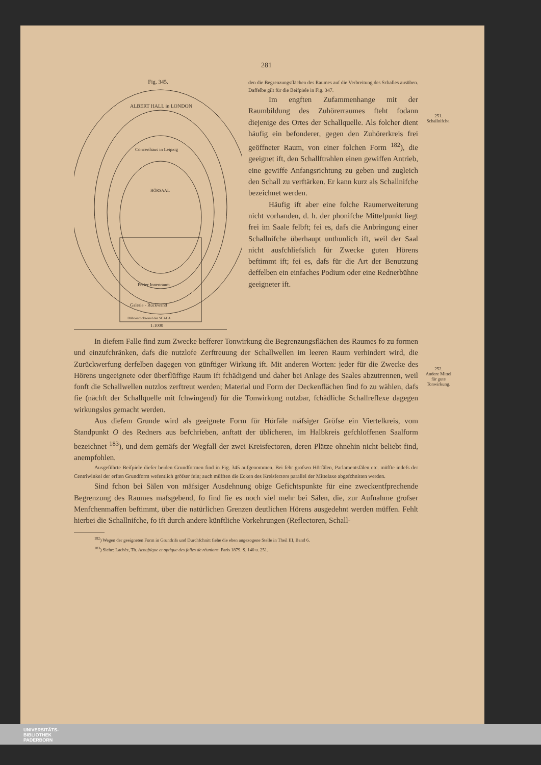281
Fig. 345.
ALBERT HALL in LONDON
Concerthaus in Leipzig
HÖRSAAL
Freier Innenraum
Galerie - Rückwand
Bühnenrückwand der SCALA
1:1000
den die Begrenzungsflächen des Raumes auf die Verbreitung des Schalles ausüben. Daffelbe gilt für die Beifpiele in Fig. 347.
Im engften Zufammenhange mit der Raumbildung des Zuhörerraumes fteht fodann diejenige des Ortes der Schallquelle. Als folcher dient häufig ein befonderer, gegen den Zuhörerkreis frei geöffneter Raum, von einer folchen Form <sup>182</sup>), die geeignet ift, den Schall­ftrahlen einen gewiffen Antrieb, eine gewiffe Anfangsrichtung zu geben und zugleich den Schall zu verftärken. Er kann kurz als Schallnifche bezeichnet werden.
Häufig ift aber eine folche Raum­erweiterung nicht vorhanden, d. h. der phonifche Mittelpunkt liegt frei im Saale felbft; fei es, dafs die Anbringung einer Schallnifche überhaupt unthunlich ift, weil der Saal nicht ausfchliefslich für Zwecke guten Hörens beftimmt ift; fei es, dafs für die Art der Benutzung deffelben ein einfaches Podium oder eine Rednerbühne geeigneter ift.
In diefem Falle find zum Zwecke befferer Tonwirkung die Begrenzungsflächen des Raumes fo zu formen und einzufchränken, dafs die nutzlofe Zerftreuung der Schallwellen im leeren Raum verhindert wird, die Zurückwerfung derfelben dagegen von günftiger Wirkung ift. Mit anderen Worten: jeder für die Zwecke des Hörens ungeeignete oder überflüffige Raum ift fchädigend und daher bei Anlage des Saales abzutrennen, weil fonft die Schallwellen nutzlos zerftreut werden; Material und Form der Deckenflächen find fo zu wählen, dafs fie (nächft der Schallquelle mit fchwingend) für die Tonwirkung nutzbar, fchädliche Schallreflexe dagegen wirkungslos gemacht werden.
Aus diefem Grunde wird als geeignete Form für Hörfäle mäfsiger Gröfse ein Viertelkreis, vom Standpunkt O des Redners aus befchrieben, anftatt der üblicheren, im Halbkreis gefchloffenen Saalform bezeichnet <sup>183</sup>), und dem gemäfs der Wegfall der zwei Kreisfectoren, deren Plätze ohnehin nicht beliebt find, anempfohlen.
Ausgeführte Beifpiele diefer beiden Grundformen find in Fig. 345 aufgenommen. Bei fehr grofsen Hörfälen, Parlamentsfälen etc. müffte indefs der Centriwinkel der erften Grundform wefentlich gröfser fein; auch müfften die Ecken des Kreisfectors parallel der Mittelaxe abgefchnitten werden.
Sind fchon bei Sälen von mäfsiger Ausdehnung obige Gefichtspunkte für eine zweckentfprechende Begrenzung des Raumes mafsgebend, fo find fie es noch viel mehr bei Sälen, die, zur Aufnahme grofser Menfchenmaffen beftimmt, über die natürlichen Grenzen deutlichen Hörens ausgedehnt werden müffen. Fehlt hierbei die Schallnifche, fo ift durch andere künftliche Vorkehrungen (Reflectoren, Schall-
<sup>182</sup>) Wegen der geeigneten Form in Grundrifs und Durchfchnitt fiehe die eben angezogene Stelle in Theil III, Band 6.
<sup>183</sup>) Siehe: Lachèz, Th. Acouftique et optique des falles de réunions. Paris 1879. S. 140 u. 251.
251.
Schallnifche.
252.
Andere Mittel
für gute
Tonwirkung.
UNIVERSITÄTS-
BIBLIOTHEK
PADERBORN